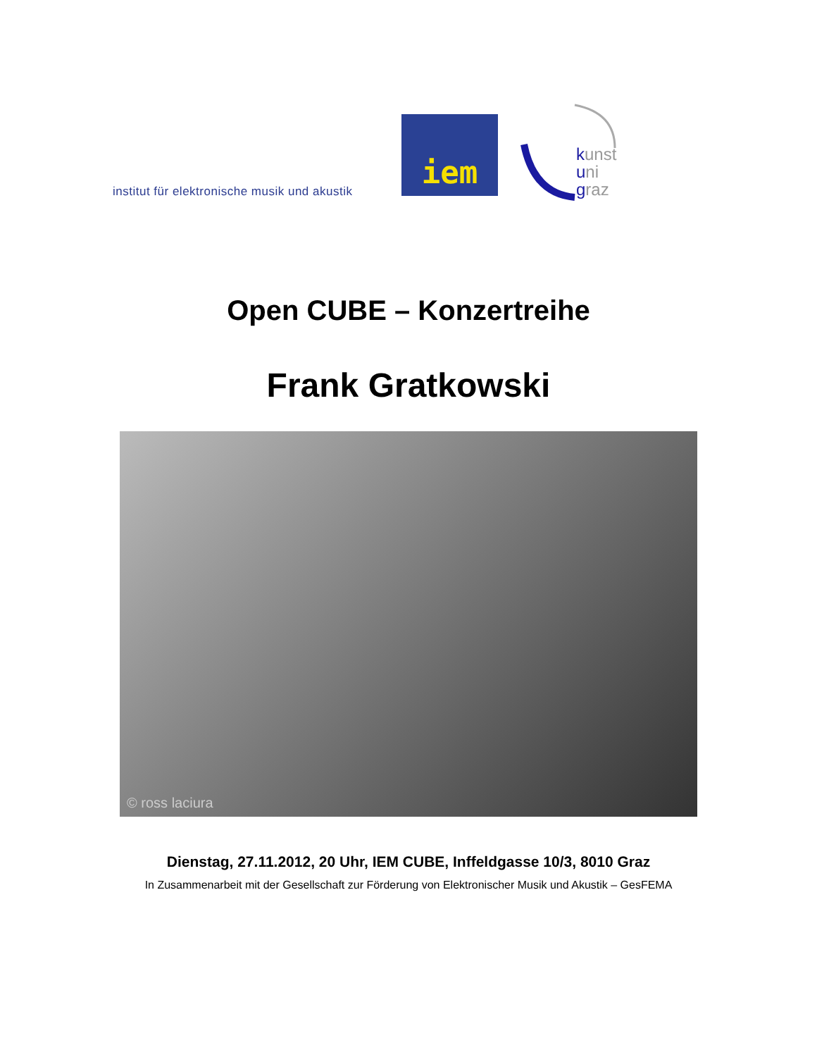institut für elektronische musik und akustik
iem
kunst
uni
graz
Open CUBE – Konzertreihe
Frank Gratkowski
© ross laciura
Dienstag, 27.11.2012, 20 Uhr, IEM CUBE, Inffeldgasse 10/3, 8010 Graz
In Zusammenarbeit mit der Gesellschaft zur Förderung von Elektronischer Musik und Akustik – GesFEMA